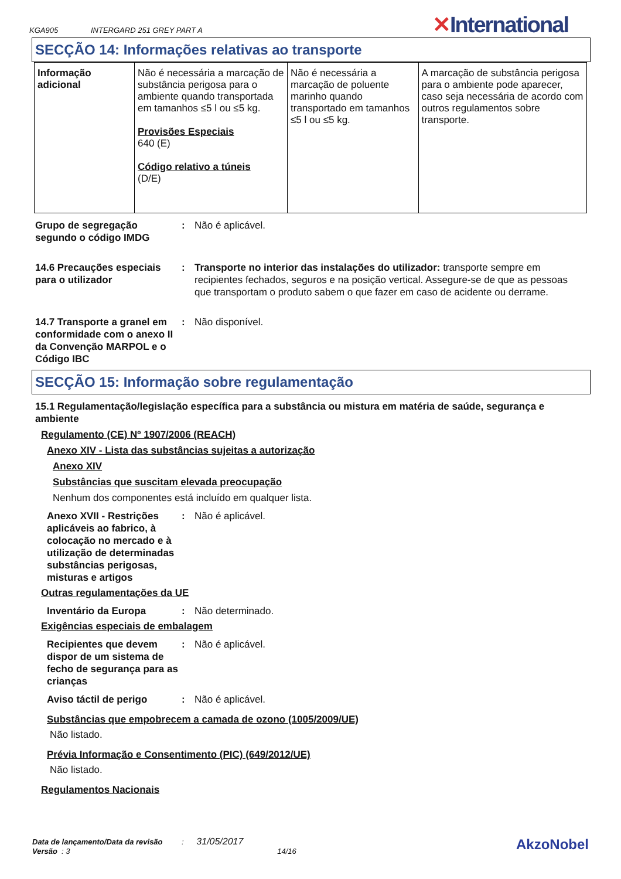KGA905 INTERGARD 251 GREY PART A ✕International
SECÇÃO 14: Informações relativas ao transporte
| Informação adicional | Não é necessária a marcação de substância perigosa para o ambiente quando transportada em tamanhos ≤5 l ou ≤5 kg. Provisões Especiais 640 (E) Código relativo a túneis (D/E) | Não é necessária a marcação de poluente marinho quando transportado em tamanhos ≤5 l ou ≤5 kg. | A marcação de substância perigosa para o ambiente pode aparecer, caso seja necessária de acordo com outros regulamentos sobre transporte. |
Grupo de segregação segundo o código IMDG
: Não é aplicável.
14.6 Precauções especiais para o utilizador
: Transporte no interior das instalações do utilizador: transporte sempre em recipientes fechados, seguros e na posição vertical. Assegure-se de que as pessoas que transportam o produto sabem o que fazer em caso de acidente ou derrame.
14.7 Transporte a granel em conformidade com o anexo II da Convenção MARPOL e o Código IBC
: Não disponível.
SECÇÃO 15: Informação sobre regulamentação
15.1 Regulamentação/legislação específica para a substância ou mistura em matéria de saúde, segurança e ambiente
Regulamento (CE) Nº 1907/2006 (REACH)
Anexo XIV - Lista das substâncias sujeitas a autorização
Anexo XIV
Substâncias que suscitam elevada preocupação
Nenhum dos componentes está incluído em qualquer lista.
Anexo XVII - Restrições aplicáveis ao fabrico, à colocação no mercado e à utilização de determinadas substâncias perigosas, misturas e artigos
: Não é aplicável.
Outras regulamentações da UE
Inventário da Europa : Não determinado.
Exigências especiais de embalagem
Recipientes que devem dispor de um sistema de fecho de segurança para as crianças
: Não é aplicável.
Aviso táctil de perigo : Não é aplicável.
Substâncias que empobrecem a camada de ozono (1005/2009/UE)
Não listado.
Prévia Informação e Consentimento (PIC) (649/2012/UE)
Não listado.
Regulamentos Nacionais
Data de lançamento/Data da revisão : 31/05/2017
Versão : 3 14/16
AkzoNobel